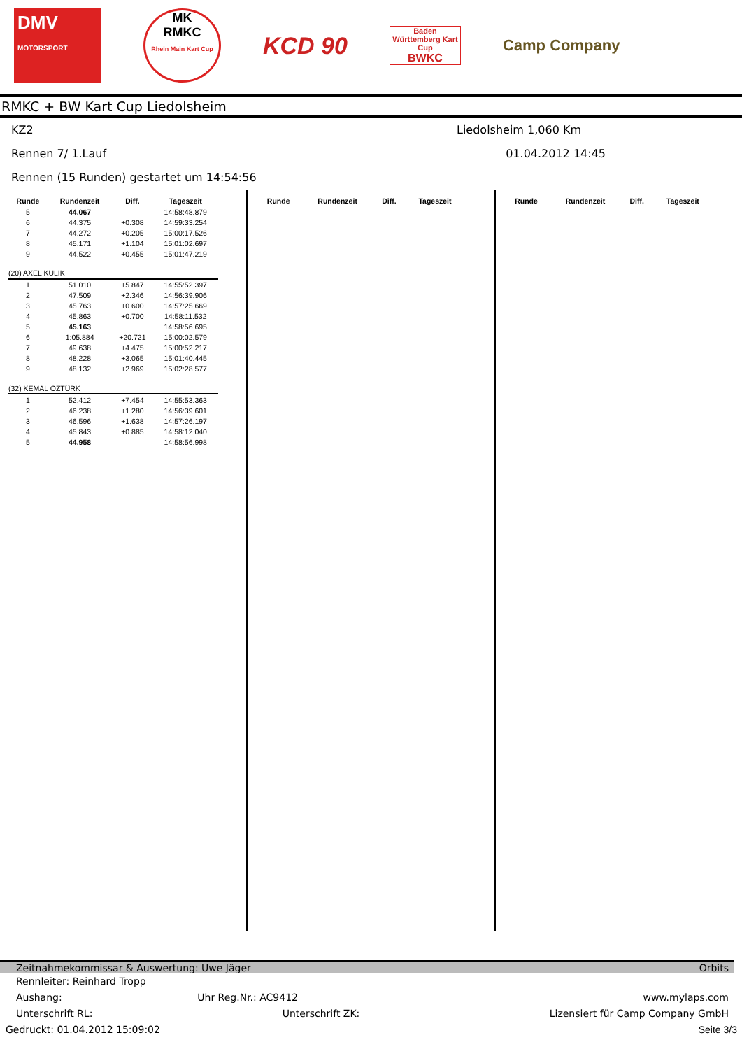DMV
MOTORSPORT
MK
RMKC
Rhein Main Kart Cup
KCD 90
Baden Württemberg Kart Cup
BWKC
Camp Company
RMKC + BW Kart Cup Liedolsheim
KZ2 Liedolsheim 1,060 Km
Rennen 7/ 1.Lauf 01.04.2012 14:45
Rennen (15 Runden) gestartet um 14:54:56
| Runde | Rundenzeit | Diff. | Tageszeit |
| --- | --- | --- | --- |
| 5 | 44.067 | | 14:58:48.879 |
| 6 | 44.375 | +0.308 | 14:59:33.254 |
| 7 | 44.272 | +0.205 | 15:00:17.526 |
| 8 | 45.171 | +1.104 | 15:01:02.697 |
| 9 | 44.522 | +0.455 | 15:01:47.219 |
| (20) AXEL KULIK | | | |
| 1 | 51.010 | +5.847 | 14:55:52.397 |
| 2 | 47.509 | +2.346 | 14:56:39.906 |
| 3 | 45.763 | +0.600 | 14:57:25.669 |
| 4 | 45.863 | +0.700 | 14:58:11.532 |
| 5 | 45.163 | | 14:58:56.695 |
| 6 | 1:05.884 | +20.721 | 15:00:02.579 |
| 7 | 49.638 | +4.475 | 15:00:52.217 |
| 8 | 48.228 | +3.065 | 15:01:40.445 |
| 9 | 48.132 | +2.969 | 15:02:28.577 |
| (32) KEMAL ÖZTÜRK | | | |
| 1 | 52.412 | +7.454 | 14:55:53.363 |
| 2 | 46.238 | +1.280 | 14:56:39.601 |
| 3 | 46.596 | +1.638 | 14:57:26.197 |
| 4 | 45.843 | +0.885 | 14:58:12.040 |
| 5 | 44.958 | | 14:58:56.998 |
| Runde | Rundenzeit | Diff. | Tageszeit |
| --- | --- | --- | --- |
| Runde | Rundenzeit | Diff. | Tageszeit |
| --- | --- | --- | --- |
Zeitnahmekommissar & Auswertung: Uwe Jäger Orbits
Rennleiter: Reinhard Tropp
Aushang: Uhr Reg.Nr.: AC9412 www.mylaps.com
Unterschrift RL: Unterschrift ZK: Lizensiert für Camp Company GmbH
Gedruckt: 01.04.2012 15:09:02 Seite 3/3